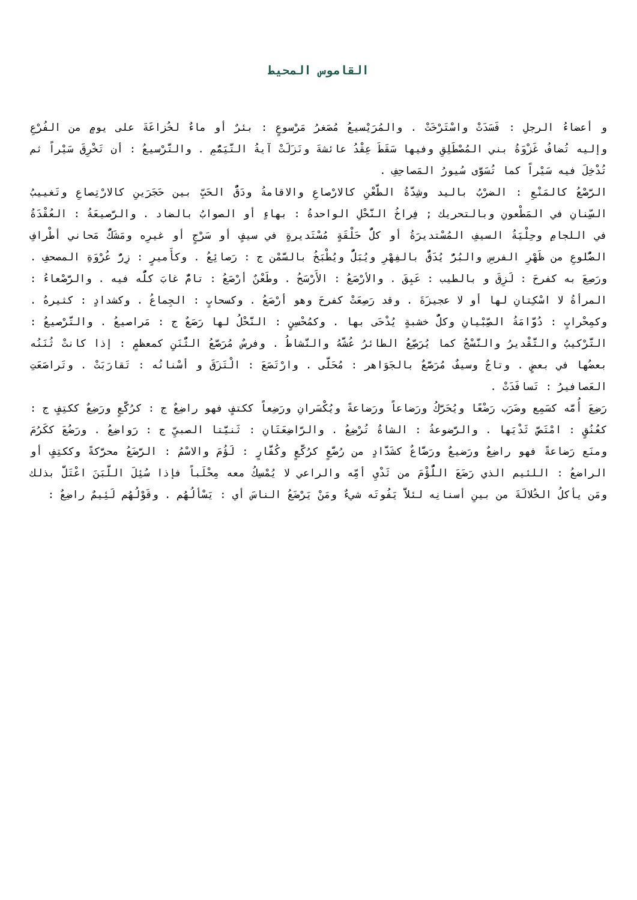القاموس المحيط
و أعضاءُ الرجلِ : فَسَدَتْ واسْتَرْخَتْ . والمُرَيْسيعُ مُصَغرُ مَرْسوعٍ : بئرٌ أو ماءٌ لخُزاعَةَ على يومٍ من الفُرْعِ وإليه تُضافُ غَزْوَةُ بني المُصْطَلِقِ وفيها سَقَطَ عِقْدُ عائشةَ ونَزَلَتْ آيةُ التَّيَمُّمِ . والتَّرْسيعُ : أن تَخْرِقَ سَيْراً ثم تُدْخِلَ فيه سَيْراً كما تُسَوَّى سُيورُ المَصاحِفِ .
الرَّصْعُ كالمَنْعِ : الضرْبُ باليد وشِدَّةُ الطَّعْنِ كالارْصاعِ والاقامةُ ودَقُّ الحَبِّ بين حَجَرَينِ كالارْتِصاعِ وتَغييبُ السِّنانِ في المَطْعونِ وبالتحريك ; فِراخُ النَّحْلِ الواحدةُ : بهاءٍ أو الصوابُ بالضاد . والرَّصيعَةُ : العُقْدَةُ في اللجامِ وحِلْيَةُ السيفِ المُسْتديرَةُ أو كلُّ حَلْقَةٍ مُسْتَديرةٍ في سيفٍ أو سَرْجٍ أو غيرِه ومَشَكُّ مَحاني أطْرافِ الضُّلوعِ من ظَهْرِ الفرسِ والبُرُّ يُدَقُّ بالفِهْرِ ويُبَلُّ ويُطْبَخُ بالسَّمْن ج : رَصائِعُ . وكأَميرٍ : زِرُّ عُرْوَةِ المصحفِ . ورَصِعَ به كفرحَ : لَزِقَ و بالطيب : عَبِقَ . والأرْصَعُ : الأَرْسَحُ . وطَعْنٌ أرْصَعُ : تامٌّ غابَ كلُّه فيه . والرَّصْعاءُ : المرأةُ لا اسْكِتانِ لها أو لا عجيزَةَ . وقد رَصِعَتْ كفرحَ وهو أرْصَعُ . وكسحابٍ : الجِماعُ . وكشدادٍ : كثيرهُ . وكمِحْرابٍ : دُوَّامَةُ الصِّبْيانِ وكلُّ خشبةٍ يُدْحَى بها . وكمُحْسِنٍ : النَّحْلُ لها رَصَعٌ ج : مَراصيعُ . والتَّرْصيعُ : التَّرْكيبُ والتَّقْديرُ والنَّسْجُ كما يُرَصِّعُ الطائرُ عُشَّهُ والنَّشاطُ . وفرسٌ مُرَصَّعُ الثُّنَنِ كمعظمٍ : إذا كانتْ ثُنَنُه بعضُها في بعضٍ . وتاجٌ وسيفٌ مُرَصَّعٌ بالجَوَاهر : مُحَلَّى . وارْتَصَعَ : الْتَزَقَ و أسْنانُه : تَقارَبَتْ . وتَراصَعَتِ العَصافيرُ : تَسافَدَتْ .
رَضِعَ أُمَّه كسَمِع وضَرَب رَضْعًا ويُحَرَّكُ ورَضاعاً ورَضاعةً ويُكْسَرانِ ورَضِعاً ككتفٍ فهو راضِعٌ ج : كرُكَّعٍ ورَضِعٌ ككتِفٍ ج : كعُنُقٍ : امْتَصَّ ثَدْيَها . والرَّضوعةُ : الشاةُ تُرْضِعُ . والرَّاضِعَتَانِ : ثَنيَّتا الصبيِّ ج : رَواضِعُ . ورَضُعَ ككَرُمَ ومنَع رَضاعةً فهو راضِعٌ ورَضيعٌ ورَضَّاعٌ كشَدَّادٍ من رُضَّعٍ كرُكَّعٍ وكُفَّارٍ : لَؤُمَ والاسْمُ : الرَّضَعُ محرَّكةً وككتِفٍ أو الراضعُ : اللئيم الذي رَضَعَ اللُّؤْمَ من ثَدْيِ أمِّه والراعي لا يُمْسِكُ معه مِحْلَباً فإذا سُئِلَ اللَّبَنَ اعْتَلَّ بذلك ومَن يأكلُ الخُلالَةَ من بينِ أسنانِه لئلاَّ يَفُوتَه شيءٌ ومَنْ يَرْضَعُ الناسَ أي : يَسْألُهُم . وقَوْلُهُم لَئِيمٌ راضِعٌ :